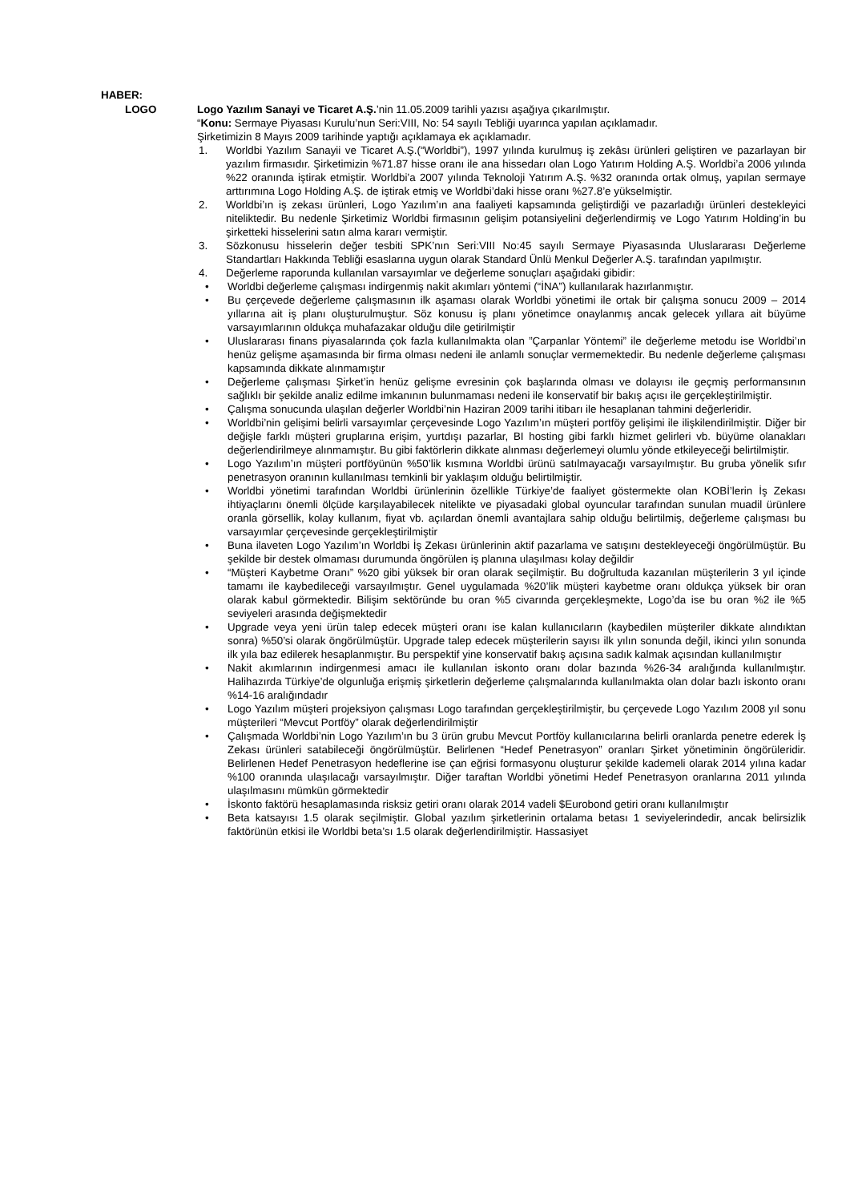HABER:
LOGO Logo Yazılım Sanayi ve Ticaret A.Ş.’nin 11.05.2009 tarihli yazısı aşağıya çıkarılmıştır.
“Konu: Sermaye Piyasası Kurulu’nun Seri:VIII, No: 54 sayılı Tebliği uyarınca yapılan açıklamadır.
Şirketimizin 8 Mayıs 2009 tarihinde yaptığı açıklamaya ek açıklamadır.
1. Worldbi Yazılım Sanayii ve Ticaret A.Ş.(“Worldbi”), 1997 yılında kurulmuş iş zekâsı ürünleri geliştiren ve pazarlayan bir yazılım firmasıdır. Şirketimizin %71.87 hisse oranı ile ana hissedarı olan Logo Yatırım Holding A.Ş. Worldbi’a 2006 yılında %22 oranında iştirak etmiştir. Worldbi’a 2007 yılında Teknoloji Yatırım A.Ş. %32 oranında ortak olmuş, yapılan sermaye arttırımına Logo Holding A.Ş. de iştirak etmiş ve Worldbi’daki hisse oranı %27.8’e yükselmiştir.
2. Worldbi’ın iş zekası ürünleri, Logo Yazılım’ın ana faaliyeti kapsamında geliştirdiği ve pazarladığı ürünleri destekleyici niteliktedir. Bu nedenle Şirketimiz Worldbi firmasının gelişim potansiyelini değerlendirmiş ve Logo Yatırım Holding’in bu şirketteki hisselerini satın alma kararı vermiştir.
3. Sözkonusu hisselerin değer tesbiti SPK’nın Seri:VIII No:45 sayılı Sermaye Piyasasında Uluslararası Değerleme Standartları Hakkında Tebliği esaslarına uygun olarak Standard Ünlü Menkul Değerler A.Ş. tarafından yapılmıştır.
4. Değerleme raporunda kullanılan varsayımlar ve değerleme sonuçları aşağıdaki gibidir:
• Worldbi değerleme çalışması indirgenmiş nakit akımları yöntemi (“İNA”) kullanılarak hazırlanmıştır.
• Bu çerçevede değerleme çalışmasının ilk aşaması olarak Worldbi yönetimi ile ortak bir çalışma sonucu 2009 – 2014 yıllarına ait iş planı oluşturulmuştur. Söz konusu iş planı yönetimce onaylanmış ancak gelecek yıllara ait büyüme varsayımlarının oldukça muhafazakar olduğu dile getirilmiştir
• Uluslararası finans piyasalarında çok fazla kullanılmakta olan ”Çarpanlar Yöntemi” ile değerleme metodu ise Worldbi’ın henüz gelişme aşamasında bir firma olması nedeni ile anlamlı sonuçlar vermemektedir. Bu nedenle değerleme çalışması kapsamında dikkate alınmamıştır
• Değerleme çalışması Şirket’in henüz gelişme evresinin çok başlarında olması ve dolayısı ile geçmiş performansının sağlıklı bir şekilde analiz edilme imkanının bulunmaması nedeni ile konservatif bir bakış açısı ile gerçekleştirilmiştir.
• Çalışma sonucunda ulaşılan değerler Worldbi’nin Haziran 2009 tarihi itibarı ile hesaplanan tahmini değerleridir.
• Worldbi’nin gelişimi belirli varsayımlar çerçevesinde Logo Yazılım’ın müşteri portföy gelişimi ile ilişkilendirilmiştir. Diğer bir değişle farklı müşteri gruplarına erişim, yurtdışı pazarlar, BI hosting gibi farklı hizmet gelirleri vb. büyüme olanakları değerlendirilmeye alınmamıştır. Bu gibi faktörlerin dikkate alınması değerlemeyi olumlu yönde etkileyeceği belirtilmiştir.
• Logo Yazılım’ın müşteri portföyünün %50’lik kısmına Worldbi ürünü satılmayacağı varsayılmıştır. Bu gruba yönelik sıfır penetrasyon oranının kullanılması temkinli bir yaklaşım olduğu belirtilmiştir.
• Worldbi yönetimi tarafından Worldbi ürünlerinin özellikle Türkiye’de faaliyet göstermekte olan KOBİ’lerin İş Zekası ihtiyaçlarını önemli ölçüde karşılayabilecek nitelikte ve piyasadaki global oyuncular tarafından sunulan muadil ürünlere oranla görsellik, kolay kullanım, fiyat vb. açılardan önemli avantajlara sahip olduğu belirtilmiş, değerleme çalışması bu varsayımlar çerçevesinde gerçekleştirilmiştir
• Buna ilaveten Logo Yazılım’ın Worldbi İş Zekası ürünlerinin aktif pazarlama ve satışını destekleyeceği öngörülmüştür. Bu şekilde bir destek olmaması durumunda öngörülen iş planına ulaşılması kolay değildir
• “Müşteri Kaybetme Oranı” %20 gibi yüksek bir oran olarak seçilmiştir. Bu doğrultuda kazanılan müşterilerin 3 yıl içinde tamamı ile kaybedileceği varsayılmıştır. Genel uygulamada %20’lik müşteri kaybetme oranı oldukça yüksek bir oran olarak kabul görmektedir. Bilişim sektöründe bu oran %5 civarında gerçekleşmekte, Logo’da ise bu oran %2 ile %5 seviyeleri arasında değişmektedir
• Upgrade veya yeni ürün talep edecek müşteri oranı ise kalan kullanıcıların (kaybedilen müşteriler dikkate alındıktan sonra) %50’si olarak öngörülmüştür. Upgrade talep edecek müşterilerin sayısı ilk yılın sonunda değil, ikinci yılın sonunda ilk yıla baz edilerek hesaplanmıştır. Bu perspektif yine konservatif bakış açısına sadık kalmak açısından kullanılmıştır
• Nakit akımlarının indirgenmesi amacı ile kullanılan iskonto oranı dolar bazında %26-34 aralığında kullanılmıştır. Halihazırda Türkiye’de olgunluğa erişmiş şirketlerin değerleme çalışmalarında kullanılmakta olan dolar bazlı iskonto oranı %14-16 aralığındadır
• Logo Yazılım müşteri projeksiyon çalışması Logo tarafından gerçekleştirilmiştir, bu çerçevede Logo Yazılım 2008 yıl sonu müşterileri “Mevcut Portföy” olarak değerlendirilmiştir
• Çalışmada Worldbi’nin Logo Yazılım’ın bu 3 ürün grubu Mevcut Portföy kullanıcılarına belirli oranlarda penetre ederek İş Zekası ürünleri satabileceği öngörülmüştür. Belirlenen “Hedef Penetrasyon” oranları Şirket yönetiminin öngörüleridir. Belirlenen Hedef Penetrasyon hedeflerine ise çan eğrisi formasyonu oluşturur şekilde kademeli olarak 2014 yılına kadar %100 oranında ulaşılacağı varsayılmıştır. Diğer taraftan Worldbi yönetimi Hedef Penetrasyon oranlarına 2011 yılında ulaşılmasını mümkün görmektedir
• İskonto faktörü hesaplamasında risksiz getiri oranı olarak 2014 vadeli $Eurobond getiri oranı kullanılmıştır
• Beta katsayısı 1.5 olarak seçilmiştir. Global yazılım şirketlerinin ortalama betası 1 seviyelerindedir, ancak belirsizlik faktörünün etkisi ile Worldbi beta’sı 1.5 olarak değerlendirilmiştir. Hassasiyet